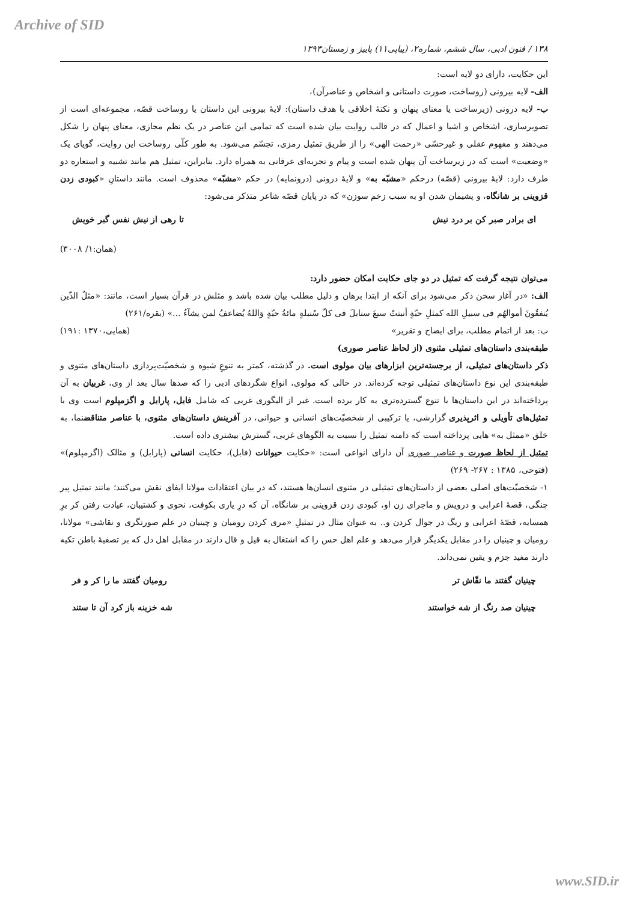Archive of SID
۱۳۸ / فنون ادبی، سال ششم، شماره۲، (پیاپی۱۱) پاییز و زمستان۱۳۹۳
این حکایت، دارای دو لایه است:
الف- لایه بیرونی (روساخت، صورت داستانی و اشخاص و عناصرآن)،
ب- لایه درونی (زیرساخت یا معنای پنهان و نکتهٔ اخلاقی یا هدف داستان): لایهٔ بیرونی این داستان یا روساخت قصّه، مجموعه‌ای است از تصویرسازی، اشخاص و اشیا و اعمال که در قالب روایت بیان شده است که تمامی این عناصر در یک نظم مجازی، معنای پنهان را شکل می‌دهند و مفهوم عقلی و غیرحسّی «رحمت الهی» را از طریق تمثیل رمزی، تجسّم می‌شود. به طور کلّی روساخت این روایت، گویای یک «وضعیت» است که در زیرساخت آن پنهان شده است و پیام و تجربه‌ای عرفانی به همراه دارد. بنابراین، تمثیل هم مانند تشبیه و استعاره دو طرف دارد: لایهٔ بیرونی (قصّه) درحکم «مشبّه به» و لایهٔ درونی (درونمایه) در حکم «مشبّه» محذوف است. مانند داستانِ «کبودی زدن قزوینی بر شانگاه، و پشیمان شدن او به سبب زخم سوزن» که در پایان قصّه شاعر متذکر می‌شود:
ای برادر صبر کن بر درد نیش تا رهی از نیش نفس گبر خویش
(همان:۱/ ۳۰۰۸)
می‌توان نتیجه گرفت که تمثیل در دو جای حکایت امکان حضور دارد:
الف: «در آغاز سخن ذکر می‌شود برای آنکه از ابتدا برهان و دلیل مطلب بیان شده باشد و مثلش در قرآن بسیار است، مانند: «مثلُ الذّین یُنفقُونَ أموالهُم فی سبیلِ الله کمثلِ حبّةٍ أنبتتْ سبعَ سنابلَ فی کلّ سُنبلةٍ مائةُ حبّةٍ وَاللهُ یُضاعفُ لمن یشآءُ ...» (بقره/۲۶۱)
ب: بعد از اتمام مطلب، برای ایضاح و تقریر» (همایی،۱۳۷۰ :۱۹۱)
طبقه‌بندی داستان‌های تمثیلی مثنوی (از لحاظ عناصر صوری)
ذکر داستان‌های تمثیلی، از برجسته‌ترین ابزارهای بیان مولوی است. در گذشته، کمتر به تنوعِ شیوه و شخصیّت‌پردازی داستان‌های مثنوی و طبقه‌بندی این نوع داستان‌های تمثیلی توجه کرده‌اند. در حالی که مولوی، انواع شگردهای ادبی را که صدها سال بعد از وی، غربیان به آن پرداخته‌اند در این داستان‌ها با تنوع گسترده‌تری به کار برده است. غیر از الیگوری غربی که شامل فابل، پارابل و اگزمپلوم است وی با تمثیل‌های تأویلی و اثرپذیری گزارشی، یا ترکیبی از شخصیّت‌های انسانی و حیوانی، در آفرینش داستان‌های مثنوی، با عناصر متناقضنما، به خلق «ممثل به» هایی پرداخته است که دامنه تمثیل را نسبت به الگوهای غربی، گسترش بیشتری داده است.
تمثیل از لحاظ صورت و عناصر صوری آن دارای انواعی است: «حکایت حیوانات (فابل)، حکایت انسانی (پارابل) و مثالک (اگزمپلوم)» (فتوحی، ۱۳۸۵ : ۲۶۷- ۲۶۹)
۱- شخصیّت‌های اصلی بعضی از داستان‌های تمثیلی در مثنوی انسان‌ها هستند، که در بیان اعتقادات مولانا ایفای نقش می‌کنند؛ مانند تمثیل پیر چنگی، قصهٔ اعرابی و درویش و ماجرای زن او، کبودی زدن قزوینی بر شانگاه، آن که درِ یاری بکوفت، نحوی و کشتیبان، عیادت رفتن کر برِ همسایه، قصّهٔ اعرابی و ریگ در جوال کردن و.. به عنوان مثال در تمثیلِ «مری کردن رومیان و چینیان در علم صورتگری و نقاشی» مولانا، رومیان و چینیان را در مقابل یکدیگر قرار می‌دهد و علم اهل حس را که اشتغال به قیل و قال دارند در مقابل اهل دل که بر تصفیهٔ باطن تکیه دارند مفید جزم و یقین نمی‌داند.
چینیان گفتند ما نقّاش تر رومیان گفتند ما را کر و فر
چینیان صد رنگ از شه خواستند شه خزینه باز کرد آن تا ستند
www.SID.ir